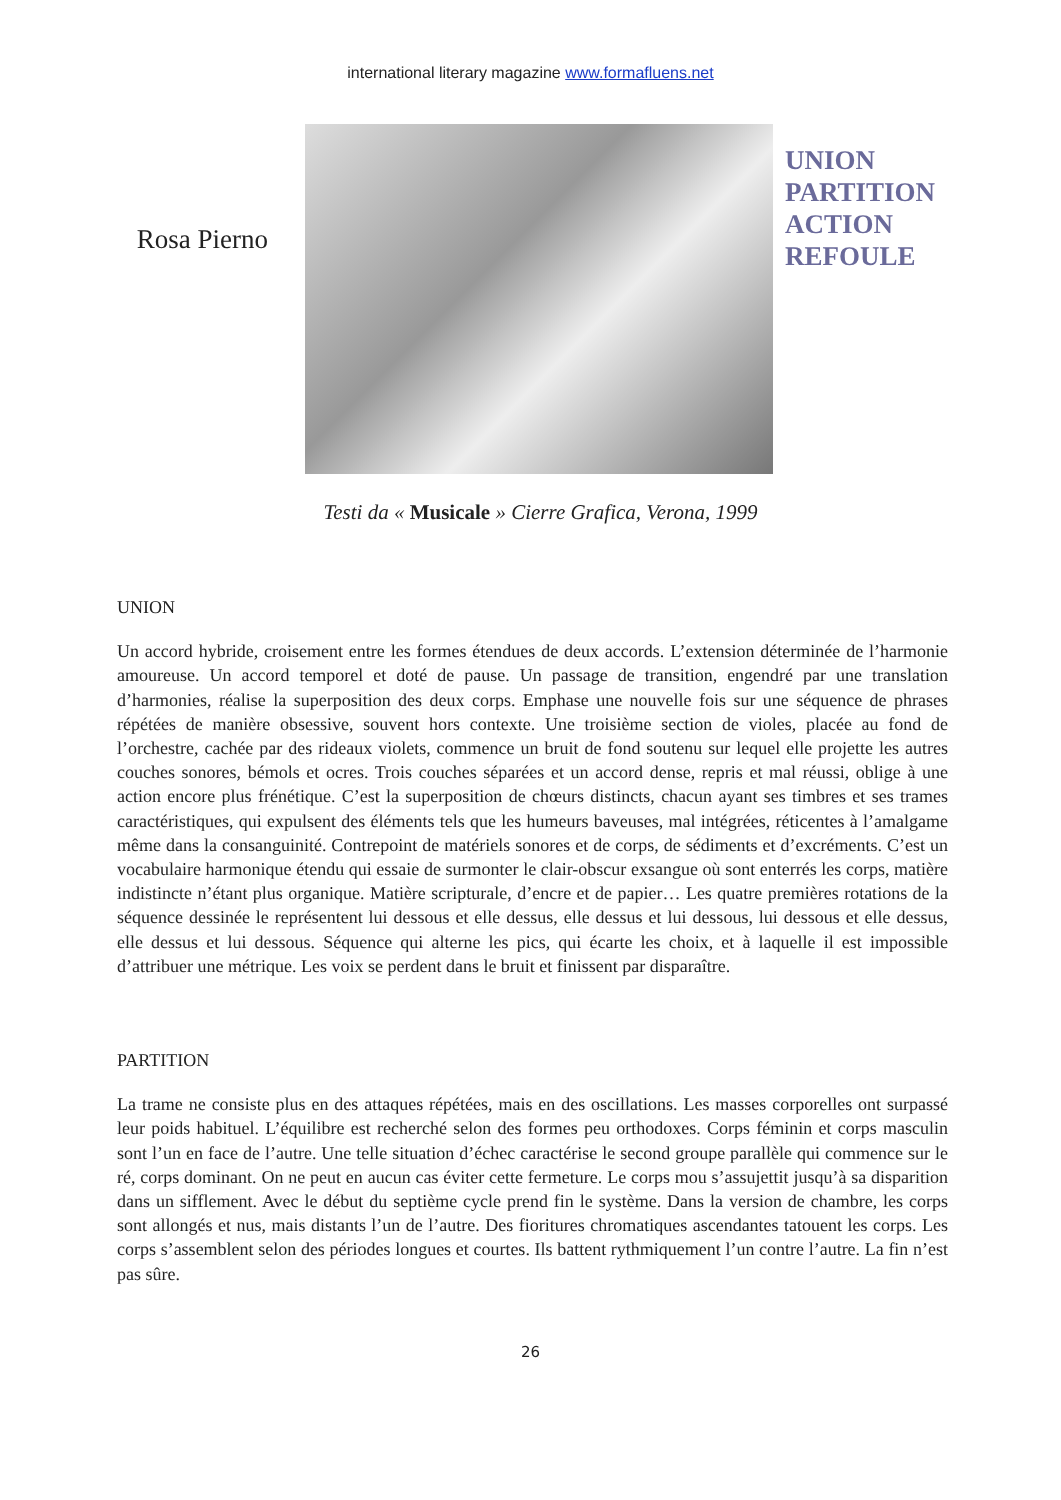international literary magazine www.formafluens.net
Rosa Pierno
UNION
PARTITION
ACTION
REFOULE
Testi da « Musicale » Cierre Grafica, Verona, 1999
UNION
Un accord hybride, croisement entre les formes étendues de deux accords. L’extension déterminée de l’harmonie amoureuse. Un accord temporel et doté de pause. Un passage de transition, engendré par une translation d’harmonies, réalise la superposition des deux corps. Emphase une nouvelle fois sur une séquence de phrases répétées de manière obsessive, souvent hors contexte. Une troisième section de violes, placée au fond de l’orchestre, cachée par des rideaux violets, commence un bruit de fond soutenu sur lequel elle projette les autres couches sonores, bémols et ocres. Trois couches séparées et un accord dense, repris et mal réussi, oblige à une action encore plus frénétique. C’est la superposition de chœurs distincts, chacun ayant ses timbres et ses trames caractéristiques, qui expulsent des éléments tels que les humeurs baveuses, mal intégrées, réticentes à l’amalgame même dans la consanguinité. Contrepoint de matériels sonores et de corps, de sédiments et d’excréments. C’est un vocabulaire harmonique étendu qui essaie de surmonter le clair-obscur exsangue où sont enterrés les corps, matière indistincte n’étant plus organique. Matière scripturale, d’encre et de papier… Les quatre premières rotations de la séquence dessinée le représentent lui dessous et elle dessus, elle dessus et lui dessous, lui dessous et elle dessus, elle dessus et lui dessous. Séquence qui alterne les pics, qui écarte les choix, et à laquelle il est impossible d’attribuer une métrique. Les voix se perdent dans le bruit et finissent par disparaître.
PARTITION
La trame ne consiste plus en des attaques répétées, mais en des oscillations. Les masses corporelles ont surpassé leur poids habituel. L’équilibre est recherché selon des formes peu orthodoxes. Corps féminin et corps masculin sont l’un en face de l’autre. Une telle situation d’échec caractérise le second groupe parallèle qui commence sur le ré, corps dominant. On ne peut en aucun cas éviter cette fermeture. Le corps mou s’assujettit jusqu’à sa disparition dans un sifflement. Avec le début du septième cycle prend fin le système. Dans la version de chambre, les corps sont allongés et nus, mais distants l’un de l’autre. Des fioritures chromatiques ascendantes tatouent les corps. Les corps s’assemblent selon des périodes longues et courtes. Ils battent rythmiquement l’un contre l’autre. La fin n’est pas sûre.
26